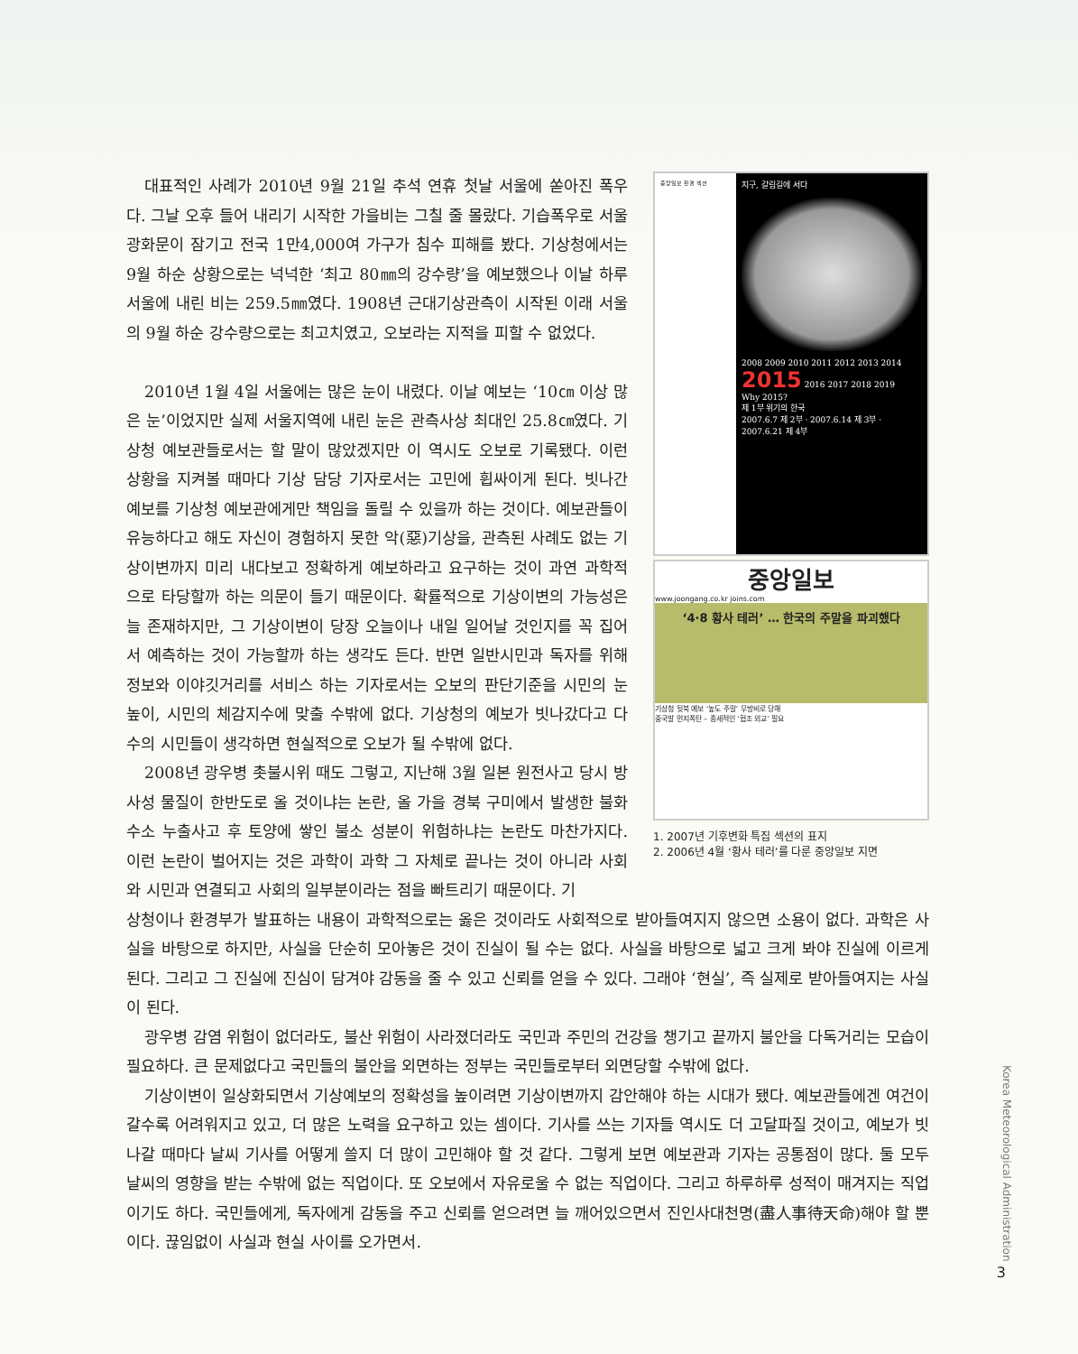대표적인 사례가 2010년 9월 21일 추석 연휴 첫날 서울에 쏟아진 폭우다. 그날 오후 들어 내리기 시작한 가을비는 그칠 줄 몰랐다. 기습폭우로 서울 광화문이 잠기고 전국 1만4,000여 가구가 침수 피해를 봤다. 기상청에서는 9월 하순 상황으로는 넉넉한 ‘최고 80㎜의 강수량’을 예보했으나 이날 하루 서울에 내린 비는 259.5㎜였다. 1908년 근대기상관측이 시작된 이래 서울의 9월 하순 강수량으로는 최고치였고, 오보라는 지적을 피할 수 없었다.
2010년 1월 4일 서울에는 많은 눈이 내렸다. 이날 예보는 ‘10㎝ 이상 많은 눈’이었지만 실제 서울지역에 내린 눈은 관측사상 최대인 25.8㎝였다. 기상청 예보관들로서는 할 말이 많았겠지만 이 역시도 오보로 기록됐다. 이런 상황을 지켜볼 때마다 기상 담당 기자로서는 고민에 휩싸이게 된다. 빗나간 예보를 기상청 예보관에게만 책임을 돌릴 수 있을까 하는 것이다. 예보관들이 유능하다고 해도 자신이 경험하지 못한 악(惡)기상을, 관측된 사례도 없는 기상이변까지 미리 내다보고 정확하게 예보하라고 요구하는 것이 과연 과학적으로 타당할까 하는 의문이 들기 때문이다. 확률적으로 기상이변의 가능성은 늘 존재하지만, 그 기상이변이 당장 오늘이나 내일 일어날 것인지를 꼭 집어서 예측하는 것이 가능할까 하는 생각도 든다. 반면 일반시민과 독자를 위해 정보와 이야깃거리를 서비스 하는 기자로서는 오보의 판단기준을 시민의 눈높이, 시민의 체감지수에 맞출 수밖에 없다. 기상청의 예보가 빗나갔다고 다수의 시민들이 생각하면 현실적으로 오보가 될 수밖에 없다.
2008년 광우병 촛불시위 때도 그렇고, 지난해 3월 일본 원전사고 당시 방사성 물질이 한반도로 올 것이냐는 논란, 올 가을 경북 구미에서 발생한 불화수소 누출사고 후 토양에 쌓인 불소 성분이 위험하냐는 논란도 마찬가지다. 이런 논란이 벌어지는 것은 과학이 과학 그 자체로 끝나는 것이 아니라 사회와 시민과 연결되고 사회의 일부분이라는 점을 빠트리기 때문이다. 기
중앙일보 환경 섹션
지구, 갈림길에 서다
2008 2009 2010 2011 2012 2013 2014 2015 2016 2017 2018 2019
Why 2015?
제 1부 위기의 한국
2007.6.7 제 2부 · 2007.6.14 제 3부 · 2007.6.21 제 4부
중앙일보
www.joongang.co.kr joins.com
‘4·8 황사 테러’ … 한국의 주말을 파괴했다
기상청 뒷북 예보 ‘높도 주말’ 무방비로 당해
중국발 먼지폭탄 – 종세적인 ‘협조 외교’ 필요
1. 2007년 기후변화 특집 섹션의 표지
2. 2006년 4월 ‘황사 테러’를 다룬 중앙일보 지면
상청이나 환경부가 발표하는 내용이 과학적으로는 옳은 것이라도 사회적으로 받아들여지지 않으면 소용이 없다. 과학은 사실을 바탕으로 하지만, 사실을 단순히 모아놓은 것이 진실이 될 수는 없다. 사실을 바탕으로 넓고 크게 봐야 진실에 이르게 된다. 그리고 그 진실에 진심이 담겨야 감동을 줄 수 있고 신뢰를 얻을 수 있다. 그래야 ‘현실’, 즉 실제로 받아들여지는 사실이 된다.
광우병 감염 위험이 없더라도, 불산 위험이 사라졌더라도 국민과 주민의 건강을 챙기고 끝까지 불안을 다독거리는 모습이 필요하다. 큰 문제없다고 국민들의 불안을 외면하는 정부는 국민들로부터 외면당할 수밖에 없다.
기상이변이 일상화되면서 기상예보의 정확성을 높이려면 기상이변까지 감안해야 하는 시대가 됐다. 예보관들에겐 여건이 갈수록 어려워지고 있고, 더 많은 노력을 요구하고 있는 셈이다. 기사를 쓰는 기자들 역시도 더 고달파질 것이고, 예보가 빗나갈 때마다 날씨 기사를 어떻게 쓸지 더 많이 고민해야 할 것 같다. 그렇게 보면 예보관과 기자는 공통점이 많다. 둘 모두 날씨의 영향을 받는 수밖에 없는 직업이다. 또 오보에서 자유로울 수 없는 직업이다. 그리고 하루하루 성적이 매겨지는 직업이기도 하다. 국민들에게, 독자에게 감동을 주고 신뢰를 얻으려면 늘 깨어있으면서 진인사대천명(盡人事待天命)해야 할 뿐이다. 끊임없이 사실과 현실 사이를 오가면서.
Korea Meteorological Administration
3